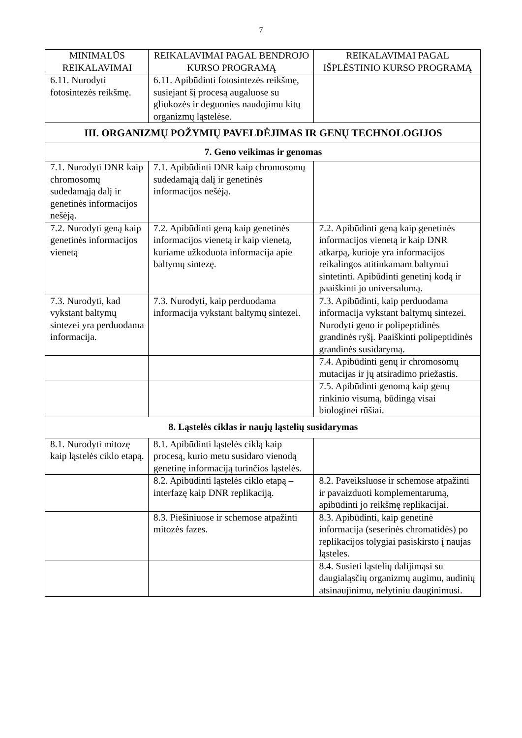7
| MINIMALŪS REIKALAVIMAI | REIKALAVIMAI PAGAL BENDROJO KURSO PROGRAMĄ | REIKALAVIMAI PAGAL IŠPLĖSTINIO KURSO PROGRAMĄ |
| --- | --- | --- |
| 6.11. Nurodyti fotosintezės reikšmę. | 6.11. Apibūdinti fotosintezės reikšmę, susiejant šį procesą augaluose su gliukozės ir deguonies naudojimu kitų organizmų ląstelėse. | |
| III. ORGANIZMŲ POŽYMIŲ PAVELDĖJIMAS IR GENŲ TECHNOLOGIJOS | | |
| 7. Geno veikimas ir genomas | | |
| 7.1. Nurodyti DNR kaip chromosomų sudedamąją dalį ir genetinės informacijos nešėją. | 7.1. Apibūdinti DNR kaip chromosomų sudedamąją dalį ir genetinės informacijos nešėją. | |
| 7.2. Nurodyti geną kaip genetinės informacijos vienetą | 7.2. Apibūdinti geną kaip genetinės informacijos vienetą ir kaip vienetą, kuriame užkoduota informacija apie baltymų sintezę. | 7.2. Apibūdinti geną kaip genetinės informacijos vienetą ir kaip DNR atkarpą, kurioje yra informacijos reikalingos atitinkamam baltymui sintetinti. Apibūdinti genetinį kodą ir paaiškinti jo universalumą. |
| 7.3. Nurodyti, kad vykstant baltymų sintezei yra perduodama informacija. | 7.3. Nurodyti, kaip perduodama informacija vykstant baltymų sintezei. | 7.3. Apibūdinti, kaip perduodama informacija vykstant baltymų sintezei. Nurodyti geno ir polipeptidinės grandinės ryšį. Paaiškinti polipeptidinės grandinės susidarymą. |
| | | 7.4. Apibūdinti genų ir chromosomų mutacijas ir jų atsiradimo priežastis. |
| | | 7.5. Apibūdinti genomą kaip genų rinkinio visumą, būdingą visai biologinei rūšiai. |
| 8. Ląstelės ciklas ir naujų ląstelių susidarymas | | |
| 8.1. Nurodyti mitozę kaip ląstelės ciklo etapą. | 8.1. Apibūdinti ląstelės ciklą kaip procesą, kurio metu susidaro vienodą genetinę informaciją turinčios ląstelės. | |
| | 8.2. Apibūdinti ląstelės ciklo etapą – interfazę kaip DNR replikaciją. | 8.2. Paveiksluose ir schemose atpažinti ir pavaizduoti komplementarumą, apibūdinti jo reikšmę replikacijai. |
| | 8.3. Piešiniuose ir schemose atpažinti mitozės fazes. | 8.3. Apibūdinti, kaip genetinė informacija (seserinės chromatidės) po replikacijos tolygiai pasiskirsto į naujas ląsteles. |
| | | 8.4. Susieti ląstelių dalijimąsi su daugialąsčių organizmų augimu, audinių atsinaujinimu, nelytiniu dauginimusi. |